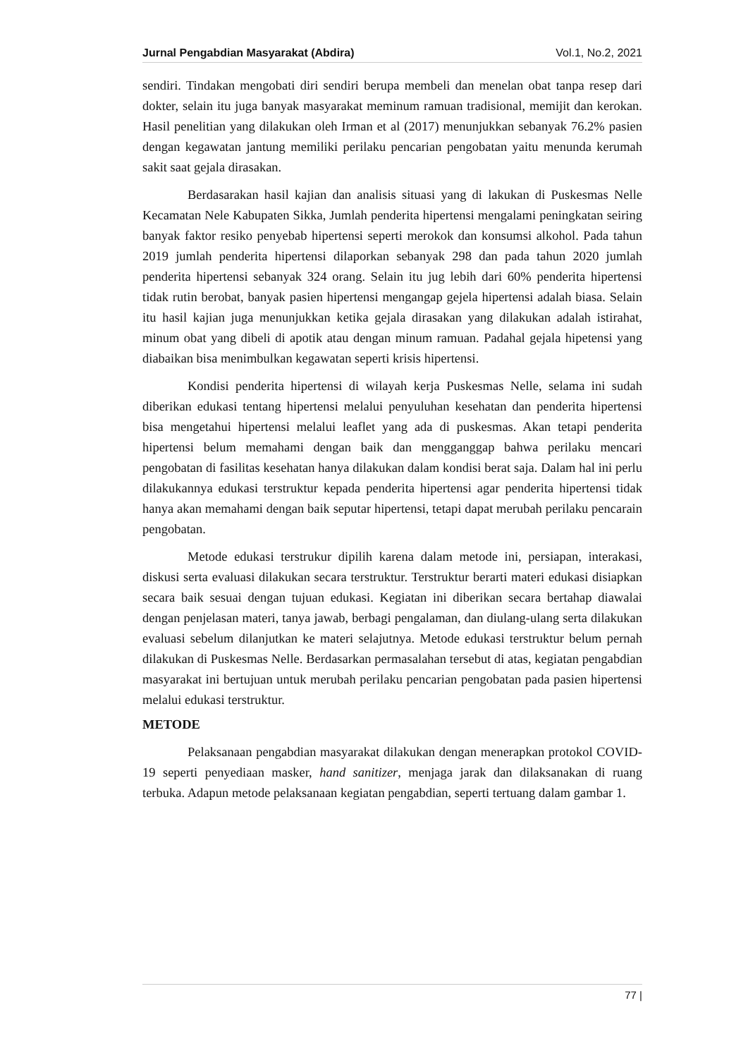Jurnal Pengabdian Masyarakat (Abdira) Vol.1, No.2, 2021
sendiri. Tindakan mengobati diri sendiri berupa membeli dan menelan obat tanpa resep dari dokter, selain itu juga banyak masyarakat meminum ramuan tradisional, memijit dan kerokan. Hasil penelitian yang dilakukan oleh Irman et al (2017) menunjukkan sebanyak 76.2% pasien dengan kegawatan jantung memiliki perilaku pencarian pengobatan yaitu menunda kerumah sakit saat gejala dirasakan.
Berdasarakan hasil kajian dan analisis situasi yang di lakukan di Puskesmas Nelle Kecamatan Nele Kabupaten Sikka, Jumlah penderita hipertensi mengalami peningkatan seiring banyak faktor resiko penyebab hipertensi seperti merokok dan konsumsi alkohol. Pada tahun 2019 jumlah penderita hipertensi dilaporkan sebanyak 298 dan pada tahun 2020 jumlah penderita hipertensi sebanyak 324 orang. Selain itu jug lebih dari 60% penderita hipertensi tidak rutin berobat, banyak pasien hipertensi mengangap gejela hipertensi adalah biasa. Selain itu hasil kajian juga menunjukkan ketika gejala dirasakan yang dilakukan adalah istirahat, minum obat yang dibeli di apotik atau dengan minum ramuan. Padahal gejala hipetensi yang diabaikan bisa menimbulkan kegawatan seperti krisis hipertensi.
Kondisi penderita hipertensi di wilayah kerja Puskesmas Nelle, selama ini sudah diberikan edukasi tentang hipertensi melalui penyuluhan kesehatan dan penderita hipertensi bisa mengetahui hipertensi melalui leaflet yang ada di puskesmas. Akan tetapi penderita hipertensi belum memahami dengan baik dan mengganggap bahwa perilaku mencari pengobatan di fasilitas kesehatan hanya dilakukan dalam kondisi berat saja. Dalam hal ini perlu dilakukannya edukasi terstruktur kepada penderita hipertensi agar penderita hipertensi tidak hanya akan memahami dengan baik seputar hipertensi, tetapi dapat merubah perilaku pencarain pengobatan.
Metode edukasi terstrukur dipilih karena dalam metode ini, persiapan, interakasi, diskusi serta evaluasi dilakukan secara terstruktur. Terstruktur berarti materi edukasi disiapkan secara baik sesuai dengan tujuan edukasi. Kegiatan ini diberikan secara bertahap diawalai dengan penjelasan materi, tanya jawab, berbagi pengalaman, dan diulang-ulang serta dilakukan evaluasi sebelum dilanjutkan ke materi selajutnya. Metode edukasi terstruktur belum pernah dilakukan di Puskesmas Nelle. Berdasarkan permasalahan tersebut di atas, kegiatan pengabdian masyarakat ini bertujuan untuk merubah perilaku pencarian pengobatan pada pasien hipertensi melalui edukasi terstruktur.
METODE
Pelaksanaan pengabdian masyarakat dilakukan dengan menerapkan protokol COVID-19 seperti penyediaan masker, hand sanitizer, menjaga jarak dan dilaksanakan di ruang terbuka. Adapun metode pelaksanaan kegiatan pengabdian, seperti tertuang dalam gambar 1.
77 |